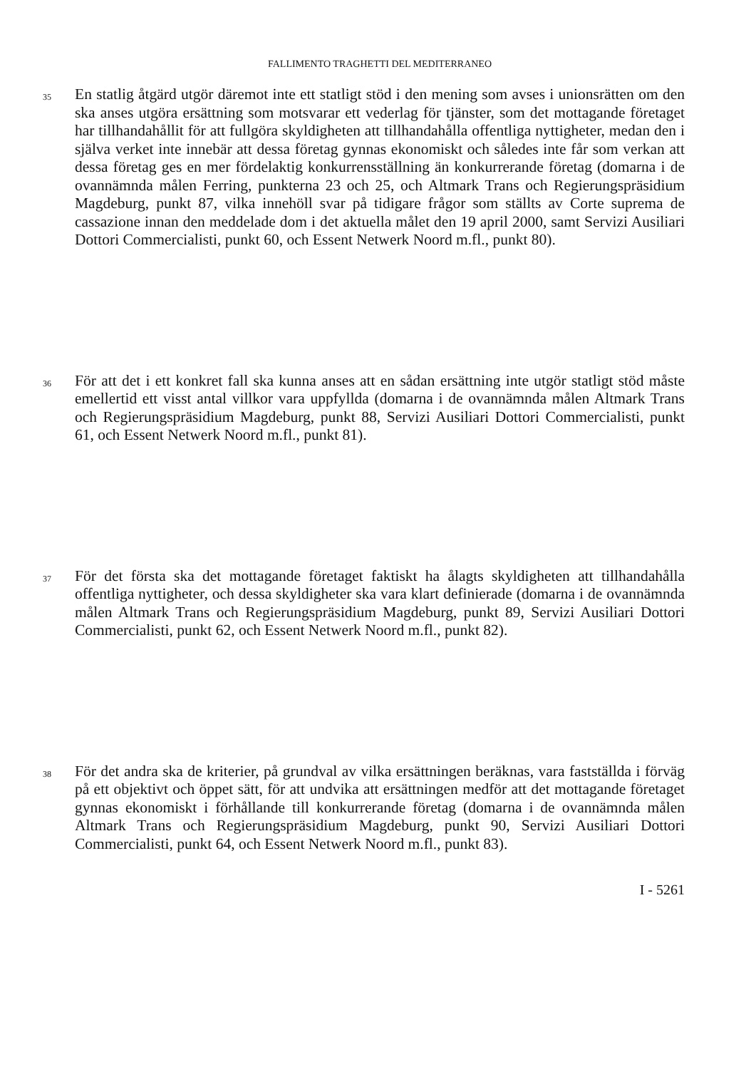FALLIMENTO TRAGHETTI DEL MEDITERRANEO
35
En statlig åtgärd utgör däremot inte ett statligt stöd i den mening som avses i unionsrätten om den ska anses utgöra ersättning som motsvarar ett vederlag för tjänster, som det mottagande företaget har tillhandahållit för att fullgöra skyldigheten att tillhandahålla offentliga nyttigheter, medan den i själva verket inte innebär att dessa företag gynnas ekonomiskt och således inte får som verkan att dessa företag ges en mer fördelaktig konkurrensställning än konkurrerande företag (domarna i de ovannämnda målen Ferring, punkterna 23 och 25, och Altmark Trans och Regierungspräsidium Magdeburg, punkt 87, vilka innehöll svar på tidigare frågor som ställts av Corte suprema de cassazione innan den meddelade dom i det aktuella målet den 19 april 2000, samt Servizi Ausiliari Dottori Commercialisti, punkt 60, och Essent Netwerk Noord m.fl., punkt 80).
36
För att det i ett konkret fall ska kunna anses att en sådan ersättning inte utgör statligt stöd måste emellertid ett visst antal villkor vara uppfyllda (domarna i de ovannämnda målen Altmark Trans och Regierungspräsidium Magdeburg, punkt 88, Servizi Ausiliari Dottori Commercialisti, punkt 61, och Essent Netwerk Noord m.fl., punkt 81).
37
För det första ska det mottagande företaget faktiskt ha ålagts skyldigheten att tillhandahålla offentliga nyttigheter, och dessa skyldigheter ska vara klart definierade (domarna i de ovannämnda målen Altmark Trans och Regierungspräsidium Magdeburg, punkt 89, Servizi Ausiliari Dottori Commercialisti, punkt 62, och Essent Netwerk Noord m.fl., punkt 82).
38
För det andra ska de kriterier, på grundval av vilka ersättningen beräknas, vara fastställda i förväg på ett objektivt och öppet sätt, för att undvika att ersättningen medför att det mottagande företaget gynnas ekonomiskt i förhållande till konkurrerande företag (domarna i de ovannämnda målen Altmark Trans och Regierungspräsidium Magdeburg, punkt 90, Servizi Ausiliari Dottori Commercialisti, punkt 64, och Essent Netwerk Noord m.fl., punkt 83).
I - 5261